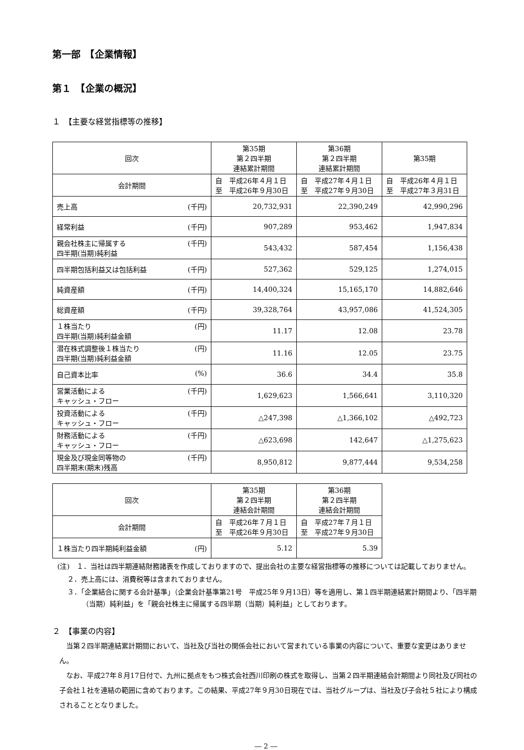第一部　【企業情報】
第１　【企業の概況】
１　【主要な経営指標等の推移】
| 回次 | 第35期 第２四半期 連結累計期間 | 第36期 第２四半期 連結累計期間 | 第35期 |
| --- | --- | --- | --- |
| 会計期間 | 自 平成26年４月１日 至 平成26年９月30日 | 自 平成27年４月１日 至 平成27年９月30日 | 自 平成26年４月１日 至 平成27年３月31日 |
| 売上高 (千円) | 20,732,931 | 22,390,249 | 42,990,296 |
| 経常利益 (千円) | 907,289 | 953,462 | 1,947,834 |
| 親会社株主に帰属する 四半期(当期)純利益 (千円) | 543,432 | 587,454 | 1,156,438 |
| 四半期包括利益又は包括利益 (千円) | 527,362 | 529,125 | 1,274,015 |
| 純資産額 (千円) | 14,400,324 | 15,165,170 | 14,882,646 |
| 総資産額 (千円) | 39,328,764 | 43,957,086 | 41,524,305 |
| １株当たり 四半期(当期)純利益金額 (円) | 11.17 | 12.08 | 23.78 |
| 潜在株式調整後１株当たり 四半期(当期)純利益金額 (円) | 11.16 | 12.05 | 23.75 |
| 自己資本比率 (%) | 36.6 | 34.4 | 35.8 |
| 営業活動による キャッシュ・フロー (千円) | 1,629,623 | 1,566,641 | 3,110,320 |
| 投資活動による キャッシュ・フロー (千円) | △247,398 | △1,366,102 | △492,723 |
| 財務活動による キャッシュ・フロー (千円) | △623,698 | 142,647 | △1,275,623 |
| 現金及び現金同等物の 四半期末(期末)残高 (千円) | 8,950,812 | 9,877,444 | 9,534,258 |
| 回次 | 第35期 第２四半期 連結会計期間 | 第36期 第２四半期 連結会計期間 |
| --- | --- | --- |
| 会計期間 | 自 平成26年７月１日 至 平成26年９月30日 | 自 平成27年７月１日 至 平成27年９月30日 |
| １株当たり四半期純利益金額 (円) | 5.12 | 5.39 |
(注)　１．当社は四半期連結財務諸表を作成しておりますので、提出会社の主要な経営指標等の推移については記載しておりません。
２．売上高には、消費税等は含まれておりません。
３．「企業結合に関する会計基準」（企業会計基準第21号　平成25年９月13日）等を適用し、第１四半期連結累計期間より、「四半期（当期）純利益」を「親会社株主に帰属する四半期（当期）純利益」としております。
２　【事業の内容】
当第２四半期連結累計期間において、当社及び当社の関係会社において営まれている事業の内容について、重要な変更はありません。
なお、平成27年８月17日付で、九州に拠点をもつ株式会社西川印刷の株式を取得し、当第２四半期連結会計期間より同社及び同社の子会社１社を連結の範囲に含めております。この結果、平成27年９月30日現在では、当社グループは、当社及び子会社５社により構成されることとなりました。
― 2 ―